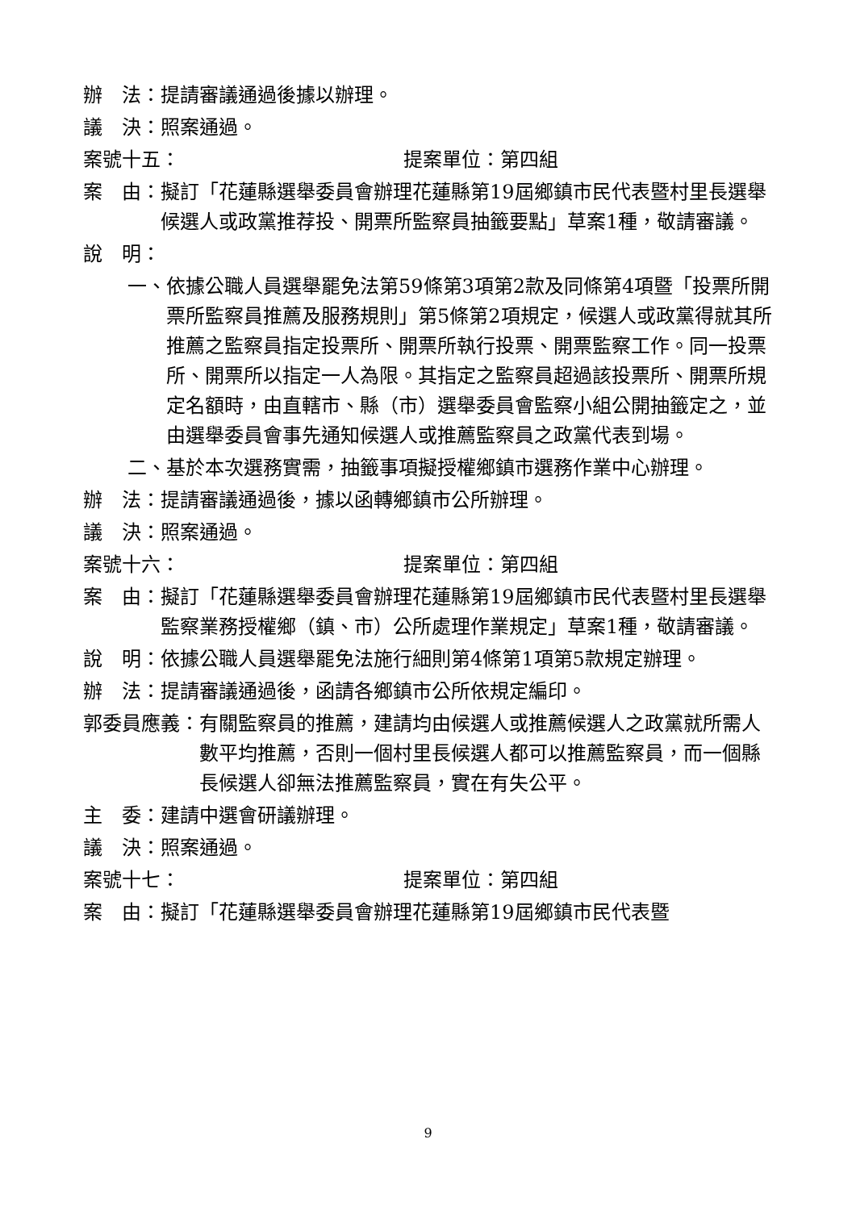辦　法： 提請審議通過後據以辦理。
議　決： 照案通過。
案號十五： 提案單位：第四組
案　由： 擬訂「花蓮縣選舉委員會辦理花蓮縣第19屆鄉鎮市民代表暨村里長選舉候選人或政黨推荐投、開票所監察員抽籤要點」草案1種，敬請審議。
說　明：
一、 依據公職人員選舉罷免法第59條第3項第2款及同條第4項暨「投票所開票所監察員推薦及服務規則」第5條第2項規定，候選人或政黨得就其所推薦之監察員指定投票所、開票所執行投票、開票監察工作。同一投票所、開票所以指定一人為限。其指定之監察員超過該投票所、開票所規定名額時，由直轄市、縣（市）選舉委員會監察小組公開抽籤定之，並由選舉委員會事先通知候選人或推薦監察員之政黨代表到場。
二、 基於本次選務實需，抽籤事項擬授權鄉鎮市選務作業中心辦理。
辦　法： 提請審議通過後，據以函轉鄉鎮市公所辦理。
議　決： 照案通過。
案號十六： 提案單位：第四組
案　由： 擬訂「花蓮縣選舉委員會辦理花蓮縣第19屆鄉鎮市民代表暨村里長選舉監察業務授權鄉（鎮、市）公所處理作業規定」草案1種，敬請審議。
說　明： 依據公職人員選舉罷免法施行細則第4條第1項第5款規定辦理。
辦　法： 提請審議通過後，函請各鄉鎮市公所依規定編印。
郭委員應義： 有關監察員的推薦，建請均由候選人或推薦候選人之政黨就所需人數平均推薦，否則一個村里長候選人都可以推薦監察員，而一個縣長候選人卻無法推薦監察員，實在有失公平。
主　委： 建請中選會研議辦理。
議　決： 照案通過。
案號十七： 提案單位：第四組
案　由： 擬訂「花蓮縣選舉委員會辦理花蓮縣第19屆鄉鎮市民代表暨
9